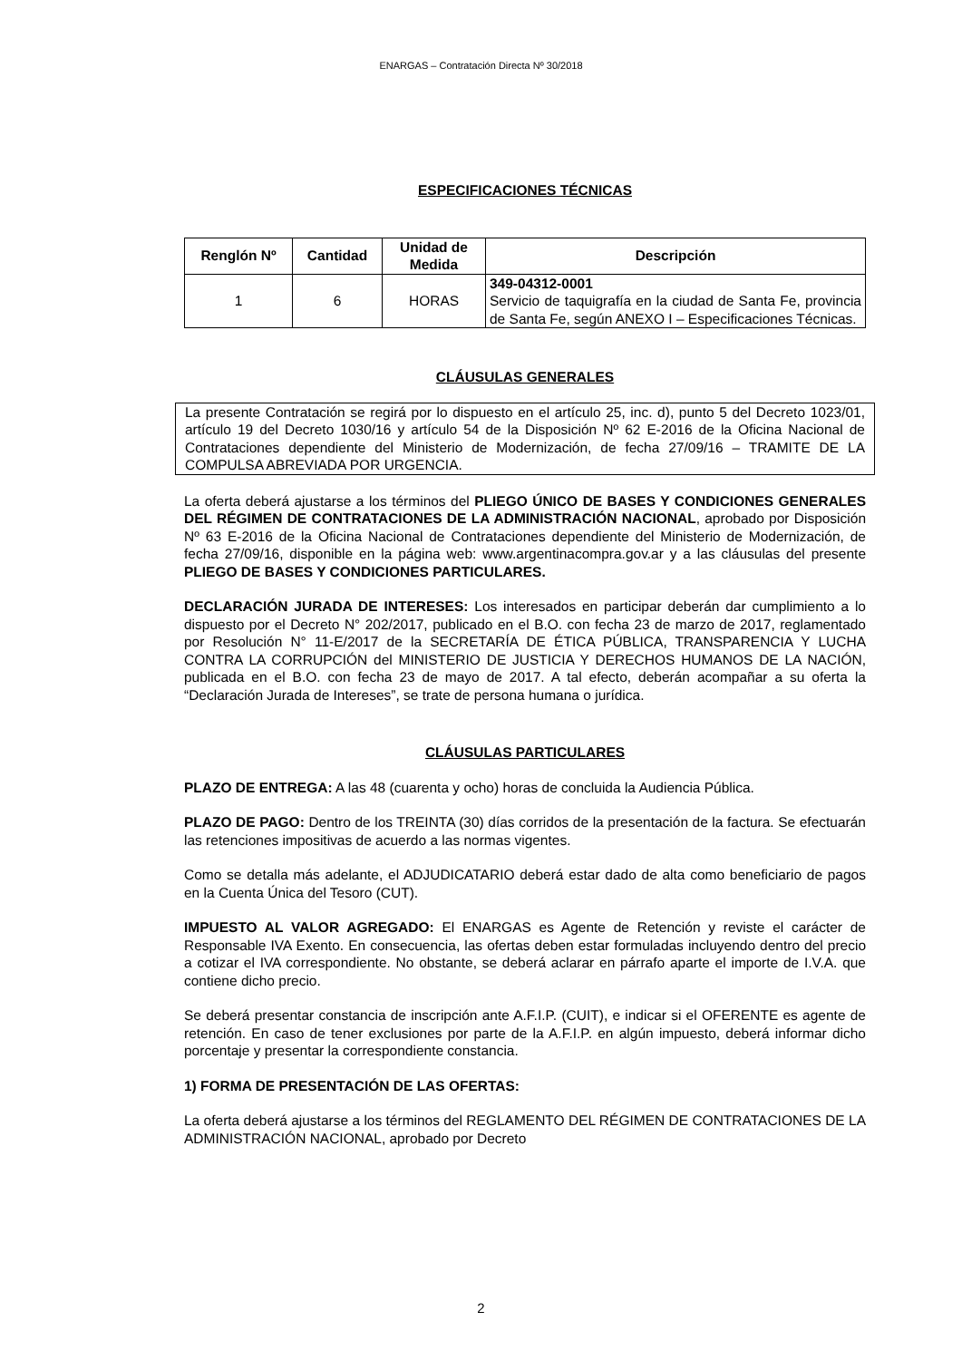ENARGAS – Contratación Directa Nº 30/2018
ESPECIFICACIONES TÉCNICAS
| Renglón Nº | Cantidad | Unidad de Medida | Descripción |
| --- | --- | --- | --- |
| 1 | 6 | HORAS | 349-04312-0001 Servicio de taquigrafía en la ciudad de Santa Fe, provincia de Santa Fe, según ANEXO I – Especificaciones Técnicas. |
CLÁUSULAS GENERALES
La presente Contratación se regirá por lo dispuesto en el artículo 25, inc. d), punto 5 del Decreto 1023/01, artículo 19 del Decreto 1030/16 y artículo 54 de la Disposición Nº 62 E-2016 de la Oficina Nacional de Contrataciones dependiente del Ministerio de Modernización, de fecha 27/09/16 – TRAMITE DE LA COMPULSA ABREVIADA POR URGENCIA.
La oferta deberá ajustarse a los términos del PLIEGO ÚNICO DE BASES Y CONDICIONES GENERALES DEL RÉGIMEN DE CONTRATACIONES DE LA ADMINISTRACIÓN NACIONAL, aprobado por Disposición Nº 63 E-2016 de la Oficina Nacional de Contrataciones dependiente del Ministerio de Modernización, de fecha 27/09/16, disponible en la página web: www.argentinacompra.gov.ar y a las cláusulas del presente PLIEGO DE BASES Y CONDICIONES PARTICULARES.
DECLARACIÓN JURADA DE INTERESES: Los interesados en participar deberán dar cumplimiento a lo dispuesto por el Decreto N° 202/2017, publicado en el B.O. con fecha 23 de marzo de 2017, reglamentado por Resolución N° 11-E/2017 de la SECRETARÍA DE ÉTICA PÚBLICA, TRANSPARENCIA Y LUCHA CONTRA LA CORRUPCIÓN del MINISTERIO DE JUSTICIA Y DERECHOS HUMANOS DE LA NACIÓN, publicada en el B.O. con fecha 23 de mayo de 2017. A tal efecto, deberán acompañar a su oferta la “Declaración Jurada de Intereses”, se trate de persona humana o jurídica.
CLÁUSULAS PARTICULARES
PLAZO DE ENTREGA: A las 48 (cuarenta y ocho) horas de concluida la Audiencia Pública.
PLAZO DE PAGO: Dentro de los TREINTA (30) días corridos de la presentación de la factura. Se efectuarán las retenciones impositivas de acuerdo a las normas vigentes.
Como se detalla más adelante, el ADJUDICATARIO deberá estar dado de alta como beneficiario de pagos en la Cuenta Única del Tesoro (CUT).
IMPUESTO AL VALOR AGREGADO: El ENARGAS es Agente de Retención y reviste el carácter de Responsable IVA Exento. En consecuencia, las ofertas deben estar formuladas incluyendo dentro del precio a cotizar el IVA correspondiente. No obstante, se deberá aclarar en párrafo aparte el importe de I.V.A. que contiene dicho precio.
Se deberá presentar constancia de inscripción ante A.F.I.P. (CUIT), e indicar si el OFERENTE es agente de retención. En caso de tener exclusiones por parte de la A.F.I.P. en algún impuesto, deberá informar dicho porcentaje y presentar la correspondiente constancia.
1) FORMA DE PRESENTACIÓN DE LAS OFERTAS:
La oferta deberá ajustarse a los términos del REGLAMENTO DEL RÉGIMEN DE CONTRATACIONES DE LA ADMINISTRACIÓN NACIONAL, aprobado por Decreto
2